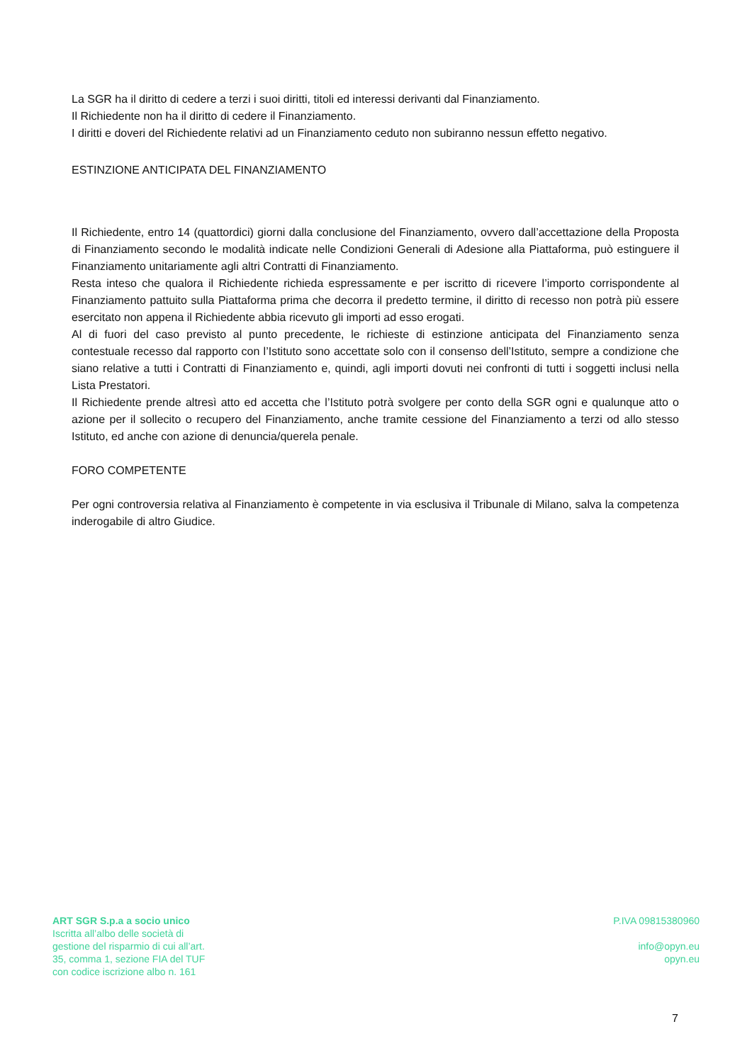La SGR ha il diritto di cedere a terzi i suoi diritti, titoli ed interessi derivanti dal Finanziamento.
Il Richiedente non ha il diritto di cedere il Finanziamento.
I diritti e doveri del Richiedente relativi ad un Finanziamento ceduto non subiranno nessun effetto negativo.
ESTINZIONE ANTICIPATA DEL FINANZIAMENTO
Il Richiedente, entro 14 (quattordici) giorni dalla conclusione del Finanziamento, ovvero dall’accettazione della Proposta di Finanziamento secondo le modalità indicate nelle Condizioni Generali di Adesione alla Piattaforma, può estinguere il Finanziamento unitariamente agli altri Contratti di Finanziamento.
Resta inteso che qualora il Richiedente richieda espressamente e per iscritto di ricevere l’importo corrispondente al Finanziamento pattuito sulla Piattaforma prima che decorra il predetto termine, il diritto di recesso non potrà più essere esercitato non appena il Richiedente abbia ricevuto gli importi ad esso erogati.
Al di fuori del caso previsto al punto precedente, le richieste di estinzione anticipata del Finanziamento senza contestuale recesso dal rapporto con l’Istituto sono accettate solo con il consenso dell’Istituto, sempre a condizione che siano relative a tutti i Contratti di Finanziamento e, quindi, agli importi dovuti nei confronti di tutti i soggetti inclusi nella Lista Prestatori.
Il Richiedente prende altresì atto ed accetta che l’Istituto potrà svolgere per conto della SGR ogni e qualunque atto o azione per il sollecito o recupero del Finanziamento, anche tramite cessione del Finanziamento a terzi od allo stesso Istituto, ed anche con azione di denuncia/querela penale.
FORO COMPETENTE
Per ogni controversia relativa al Finanziamento è competente in via esclusiva il Tribunale di Milano, salva la competenza inderogabile di altro Giudice.
ART SGR S.p.a a socio unico
Iscritta all’albo delle società di
gestione del risparmio di cui all’art.
35, comma 1, sezione FIA del TUF
con codice iscrizione albo n. 161
P.IVA 09815380960
info@opyn.eu
opyn.eu
7